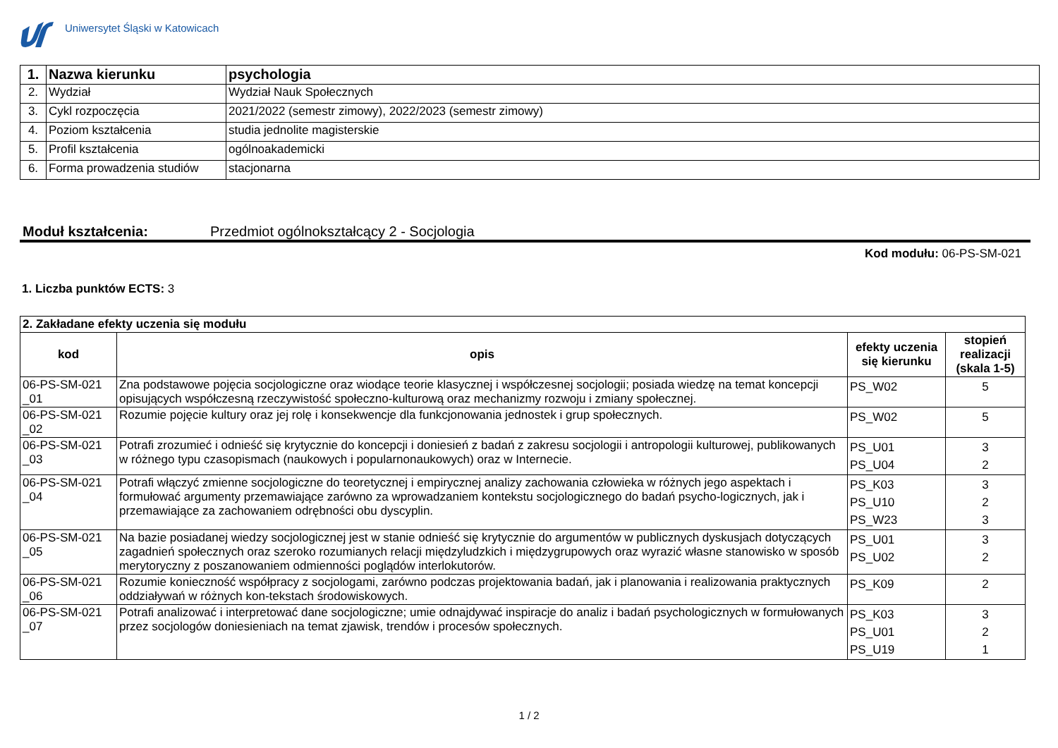Uniwersytet Śląski w Katowicach
| 1. | Nazwa kierunku | psychologia |
| 2. | Wydział | Wydział Nauk Społecznych |
| 3. | Cykl rozpoczęcia | 2021/2022 (semestr zimowy), 2022/2023 (semestr zimowy) |
| 4. | Poziom kształcenia | studia jednolite magisterskie |
| 5. | Profil kształcenia | ogólnoakademicki |
| 6. | Forma prowadzenia studiów | stacjonarna |
Moduł kształcenia: Przedmiot ogólnokształcący 2 - Socjologia
Kod modułu: 06-PS-SM-021
1. Liczba punktów ECTS: 3
| 2. Zakładane efekty uczenia się modułu | | | |
| kod | opis | efekty uczenia się kierunku | stopień realizacji (skala 1-5) |
| 06-PS-SM-021 _01 | Zna podstawowe pojęcia socjologiczne oraz wiodące teorie klasycznej i współczesnej socjologii; posiada wiedzę na temat koncepcji opisujących współczesną rzeczywistość społeczno-kulturową oraz mechanizmy rozwoju i zmiany społecznej. | PS_W02 | 5 |
| 06-PS-SM-021 _02 | Rozumie pojęcie kultury oraz jej rolę i konsekwencje dla funkcjonowania jednostek i grup społecznych. | PS_W02 | 5 |
| 06-PS-SM-021 _03 | Potrafi zrozumieć i odnieść się krytycznie do koncepcji i doniesień z badań z zakresu socjologii i antropologii kulturowej, publikowanych w różnego typu czasopismach (naukowych i popularnonaukowych) oraz w Internecie. | PS_U01 PS_U04 | 3 2 |
| 06-PS-SM-021 _04 | Potrafi włączyć zmienne socjologiczne do teoretycznej i empirycznej analizy zachowania człowieka w różnych jego aspektach i formułować argumenty przemawiające zarówno za wprowadzaniem kontekstu socjologicznego do badań psycho-logicznych, jak i przemawiające za zachowaniem odrębności obu dyscyplin. | PS_K03 PS_U10 PS_W23 | 3 2 3 |
| 06-PS-SM-021 _05 | Na bazie posiadanej wiedzy socjologicznej jest w stanie odnieść się krytycznie do argumentów w publicznych dyskusjach dotyczących zagadnień społecznych oraz szeroko rozumianych relacji międzyludzkich i międzygrupowych oraz wyrazić własne stanowisko w sposób merytoryczny z poszanowaniem odmienności poglądów interlokutorów. | PS_U01 PS_U02 | 3 2 |
| 06-PS-SM-021 _06 | Rozumie konieczność współpracy z socjologami, zarówno podczas projektowania badań, jak i planowania i realizowania praktycznych oddziaływań w różnych kon-tekstach środowiskowych. | PS_K09 | 2 |
| 06-PS-SM-021 _07 | Potrafi analizować i interpretować dane socjologiczne; umie odnajdywać inspiracje do analiz i badań psychologicznych w formułowanych przez socjologów doniesieniach na temat zjawisk, trendów i procesów społecznych. | PS_K03 PS_U01 PS_U19 | 3 2 1 |
1 / 2